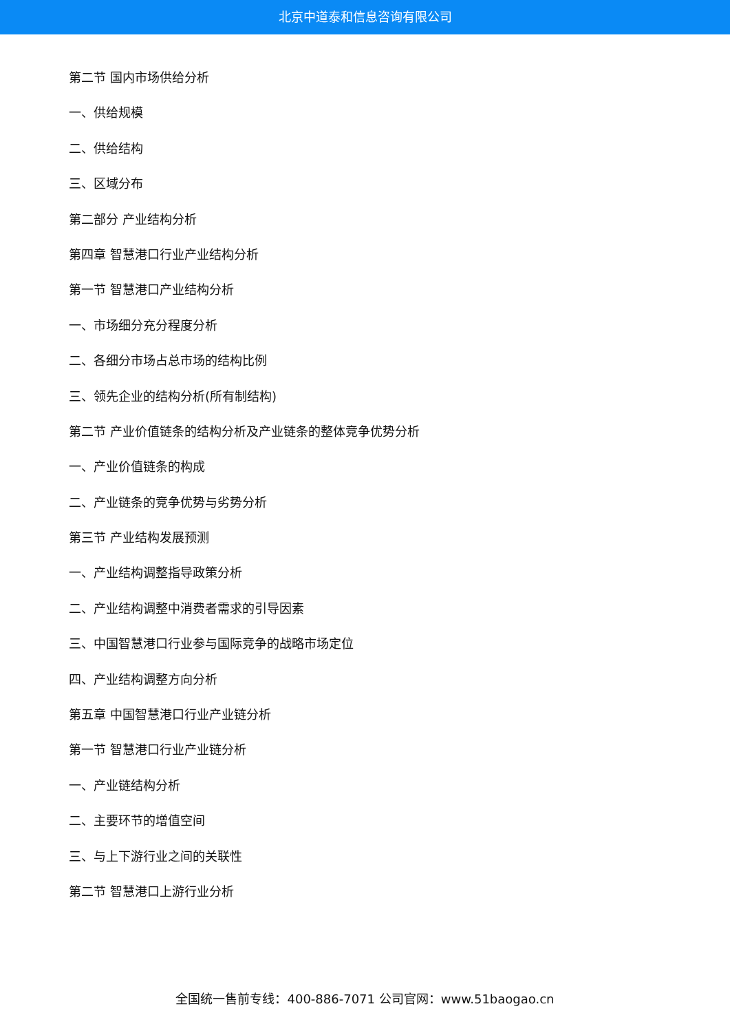北京中道泰和信息咨询有限公司
第二节 国内市场供给分析
一、供给规模
二、供给结构
三、区域分布
第二部分 产业结构分析
第四章 智慧港口行业产业结构分析
第一节 智慧港口产业结构分析
一、市场细分充分程度分析
二、各细分市场占总市场的结构比例
三、领先企业的结构分析(所有制结构)
第二节 产业价值链条的结构分析及产业链条的整体竞争优势分析
一、产业价值链条的构成
二、产业链条的竞争优势与劣势分析
第三节 产业结构发展预测
一、产业结构调整指导政策分析
二、产业结构调整中消费者需求的引导因素
三、中国智慧港口行业参与国际竞争的战略市场定位
四、产业结构调整方向分析
第五章 中国智慧港口行业产业链分析
第一节 智慧港口行业产业链分析
一、产业链结构分析
二、主要环节的增值空间
三、与上下游行业之间的关联性
第二节 智慧港口上游行业分析
全国统一售前专线：400-886-7071 公司官网：www.51baogao.cn